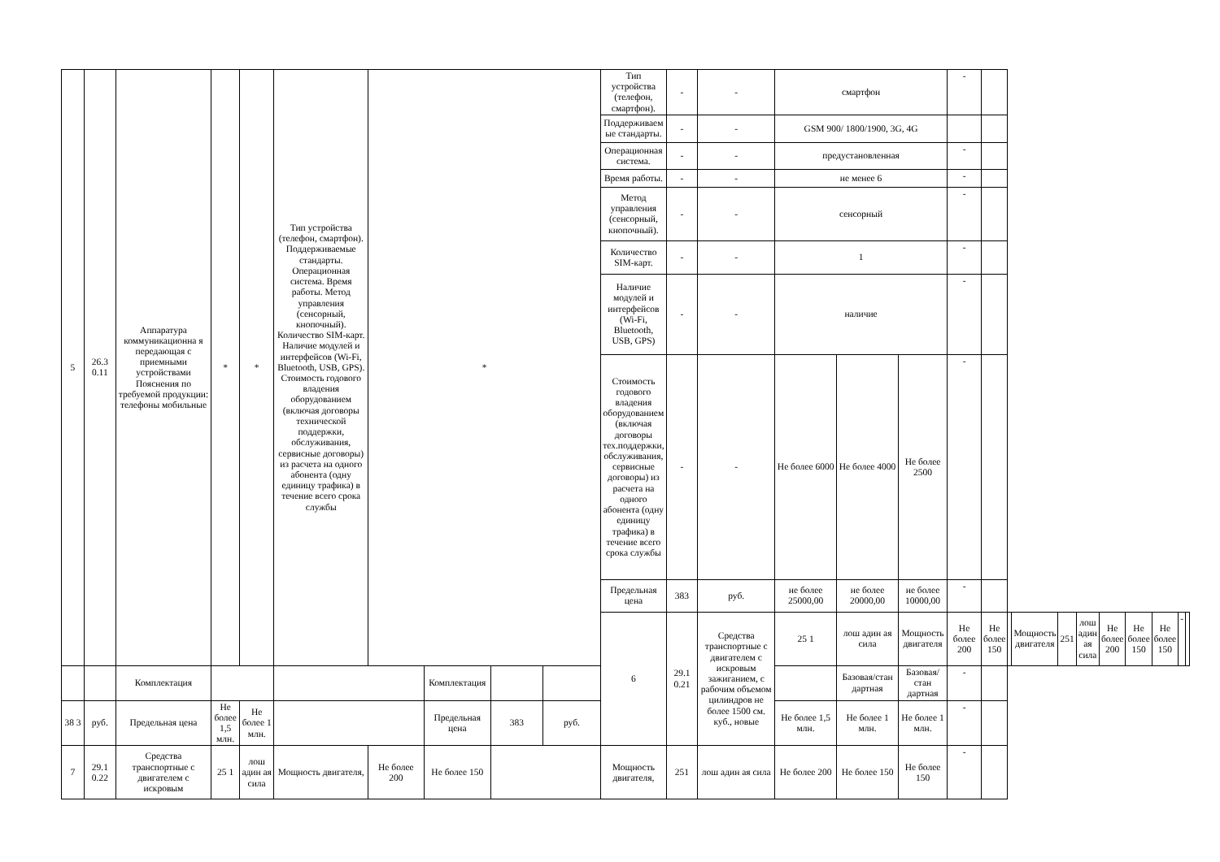| 5 | 26.3 0.11 | Аппаратура коммуникационна я передающая с приемными устройствами Пояснения по требуемой продукции: телефоны мобильные | * | * | Тип устройства (телефон, смартфон). Поддерживаемые стандарты. Операционная система. Время работы. Метод управления (сенсорный, кнопочный). Количество SIM-карт. Наличие модулей и интерфейсов (Wi-Fi, Bluetooth, USB, GPS). Стоимость годового владения оборудованием (включая договоры технической поддержки, обслуживания, сервисные договоры) из расчета на одного абонента (одну единицу трафика) в течение всего срока службы | * | | | | Тип устройства (телефон, смартфон). | - | - | смартфон | | | - | | | | | | | | | | |
| | | | | | | | | | | Поддерживаем ые стандарты. | - | - | GSM 900/ 1800/1900, 3G, 4G | | | | | | | | | | | | | |
| | | | | | | | | | | Операционная система. | - | - | предустановленная | | | - | | | | | | | | | | |
| | | | | | | | | | | Время работы. | - | - | не менее 6 | | | - | | | | | | | | | | |
| | | | | | | | | | | Метод управления (сенсорный, кнопочный). | - | - | сенсорный | | | - | | | | | | | | | | |
| | | | | | | | | | | Количество SIM-карт. | - | - | 1 | | | - | | | | | | | | | | |
| | | | | | | | | | | Наличие модулей и интерфейсов (Wi-Fi, Bluetooth, USB, GPS) | - | - | наличие | | | - | | | | | | | | | | |
| | | | | | | | | | | Стоимость годового владения оборудованием (включая договоры тех.поддержки, обслуживания, сервисные договоры) из расчета на одного абонента (одну единицу трафика) в течение всего срока службы | - | - | Не более 6000 | Не более 4000 | Не более 2500 | - | | | | | | | | | | |
| | | | | | | | | | | Предельная цена | 383 | руб. | не более 25000,00 | не более 20000,00 | не более 10000,00 | - | | | | | | | | | | |
| | | | | | | | | | | 6 | 29.1 0.21 | Средства транспортные с двигателем с искровым зажиганием, с рабочим объемом цилиндров не более 1500 см. куб., новые | 25 1 | лош адин ая сила | Мощность двигателя | Не более 200 | Не более 150 | | Мощность двигателя | 251 | лош адин ая сила | Не более 200 | Не более 150 | Не более 150 | - | |
| | | Комплектация | | | | | Комплектация | | | | | | | Базовая/стан дартная | Базовая/стан дартная | - | | | | | | | | | | |
| 38 3 | руб. | Предельная цена | Не более 1,5 млн. | Не более 1 млн. | | | Предельная цена | 383 | руб. | | | | Не более 1,5 млн. | Не более 1 млн. | Не более 1 млн. | - | | | | | | | | | | |
| 7 | 29.1 0.22 | Средства транспортные с двигателем с искровым | 25 1 | лош адин ая сила | Мощность двигателя, | Не более 200 | Не более 150 | | | Мощность двигателя, | 251 | лош адин ая сила | Не более 200 | Не более 150 | Не более 150 | - | | | | | | | | | | |